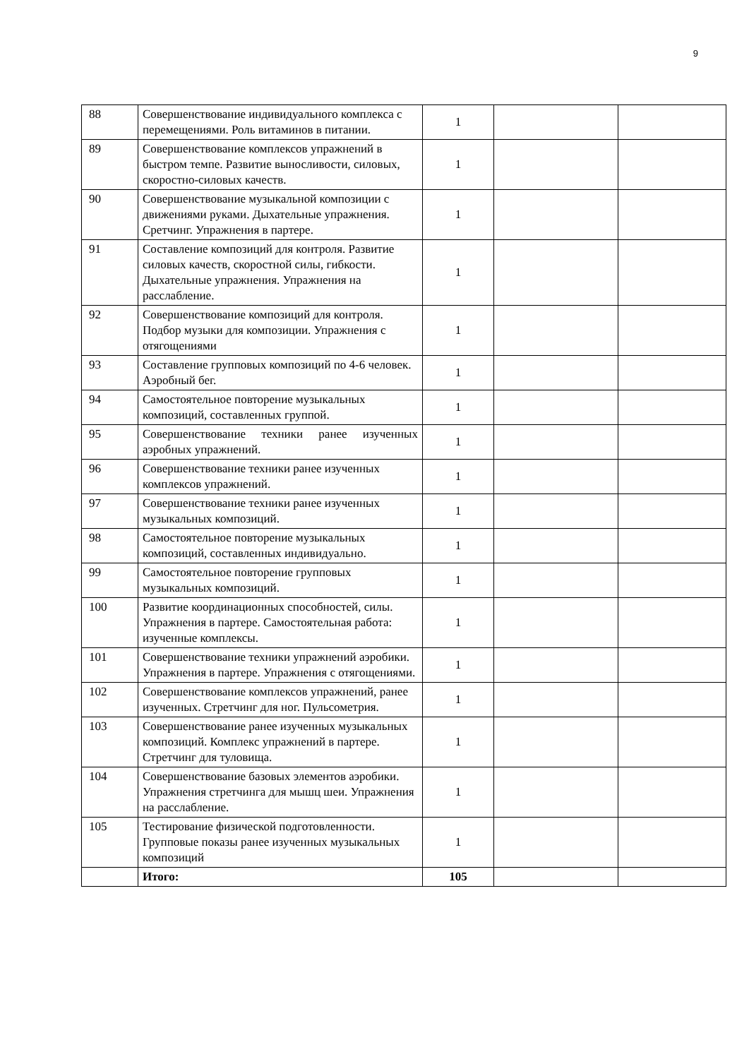9
| 88 | Совершенствование индивидуального комплекса с перемещениями. Роль витаминов в питании. | 1 | | |
| 89 | Совершенствование комплексов упражнений в быстром темпе. Развитие выносливости, силовых, скоростно-силовых качеств. | 1 | | |
| 90 | Совершенствование музыкальной композиции с движениями руками. Дыхательные упражнения. Сретчинг. Упражнения в партере. | 1 | | |
| 91 | Составление композиций для контроля. Развитие силовых качеств, скоростной силы, гибкости. Дыхательные упражнения. Упражнения на расслабление. | 1 | | |
| 92 | Совершенствование композиций для контроля. Подбор музыки для композиции. Упражнения с отягощениями | 1 | | |
| 93 | Составление групповых композиций по 4-6 человек. Аэробный бег. | 1 | | |
| 94 | Самостоятельное повторение музыкальных композиций, составленных группой. | 1 | | |
| 95 | Совершенствование техники ранее изученных аэробных упражнений. | 1 | | |
| 96 | Совершенствование техники ранее изученных комплексов упражнений. | 1 | | |
| 97 | Совершенствование техники ранее изученных музыкальных композиций. | 1 | | |
| 98 | Самостоятельное повторение музыкальных композиций, составленных индивидуально. | 1 | | |
| 99 | Самостоятельное повторение групповых музыкальных композиций. | 1 | | |
| 100 | Развитие координационных способностей, силы. Упражнения в партере. Самостоятельная работа: изученные комплексы. | 1 | | |
| 101 | Совершенствование техники упражнений аэробики. Упражнения в партере. Упражнения с отягощениями. | 1 | | |
| 102 | Совершенствование комплексов упражнений, ранее изученных. Стретчинг для ног. Пульсометрия. | 1 | | |
| 103 | Совершенствование ранее изученных музыкальных композиций. Комплекс упражнений в партере. Стретчинг для туловища. | 1 | | |
| 104 | Совершенствование базовых элементов аэробики. Упражнения стретчинга для мышц шеи. Упражнения на расслабление. | 1 | | |
| 105 | Тестирование физической подготовленности. Групповые показы ранее изученных музыкальных композиций | 1 | | |
| | Итого: | 105 | | |